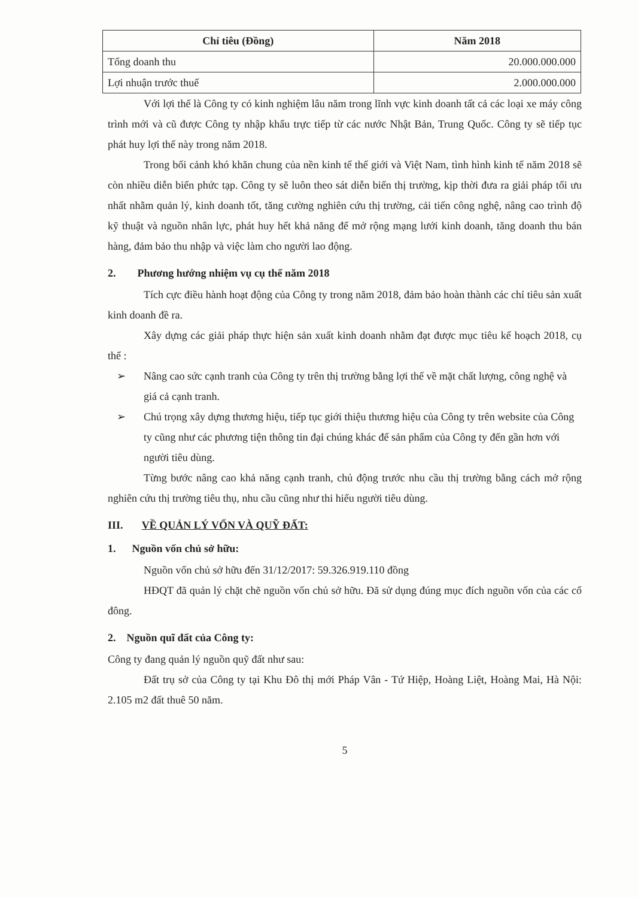| Chỉ tiêu (Đồng) | Năm 2018 |
| --- | --- |
| Tổng doanh thu | 20.000.000.000 |
| Lợi nhuận trước thuế | 2.000.000.000 |
Với lợi thế là Công ty có kinh nghiệm lâu năm trong lĩnh vực kinh doanh tất cả các loại xe máy công trình mới và cũ được Công ty nhập khẩu trực tiếp từ các nước Nhật Bản, Trung Quốc. Công ty sẽ tiếp tục phát huy lợi thế này trong năm 2018.
Trong bối cảnh khó khăn chung của nền kinh tế thế giới và Việt Nam, tình hình kinh tế năm 2018 sẽ còn nhiều diễn biến phức tạp. Công ty sẽ luôn theo sát diễn biến thị trường, kịp thời đưa ra giải pháp tối ưu nhất nhằm quản lý, kinh doanh tốt, tăng cường nghiên cứu thị trường, cải tiến công nghệ, nâng cao trình độ kỹ thuật và nguồn nhân lực, phát huy hết khả năng để mở rộng mạng lưới kinh doanh, tăng doanh thu bán hàng, đảm bảo thu nhập và việc làm cho người lao động.
2. Phương hướng nhiệm vụ cụ thể năm 2018
Tích cực điều hành hoạt động của Công ty trong năm 2018, đảm bảo hoàn thành các chỉ tiêu sản xuất kinh doanh đề ra.
Xây dựng các giải pháp thực hiện sản xuất kinh doanh nhằm đạt được mục tiêu kế hoạch 2018, cụ thể :
➢ Nâng cao sức cạnh tranh của Công ty trên thị trường bằng lợi thế về mặt chất lượng, công nghệ và giá cả cạnh tranh.
➢ Chú trọng xây dựng thương hiệu, tiếp tục giới thiệu thương hiệu của Công ty trên website của Công ty cũng như các phương tiện thông tin đại chúng khác để sản phẩm của Công ty đến gần hơn với người tiêu dùng.
Từng bước nâng cao khả năng cạnh tranh, chủ động trước nhu cầu thị trường bằng cách mở rộng nghiên cứu thị trường tiêu thụ, nhu cầu cũng như thi hiếu người tiêu dùng.
III. VỀ QUẢN LÝ VỐN VÀ QUỸ ĐẤT:
1. Nguồn vốn chủ sở hữu:
Nguồn vốn chủ sở hữu đến 31/12/2017: 59.326.919.110 đồng
HĐQT đã quản lý chặt chẽ nguồn vốn chủ sở hữu. Đã sử dụng đúng mục đích nguồn vốn của các cổ đông.
2. Nguồn quĩ đất của Công ty:
Công ty đang quản lý nguồn quỹ đất như sau:
Đất trụ sở của Công ty tại Khu Đô thị mới Pháp Vân - Tứ Hiệp, Hoàng Liệt, Hoàng Mai, Hà Nội: 2.105 m2 đất thuê 50 năm.
5